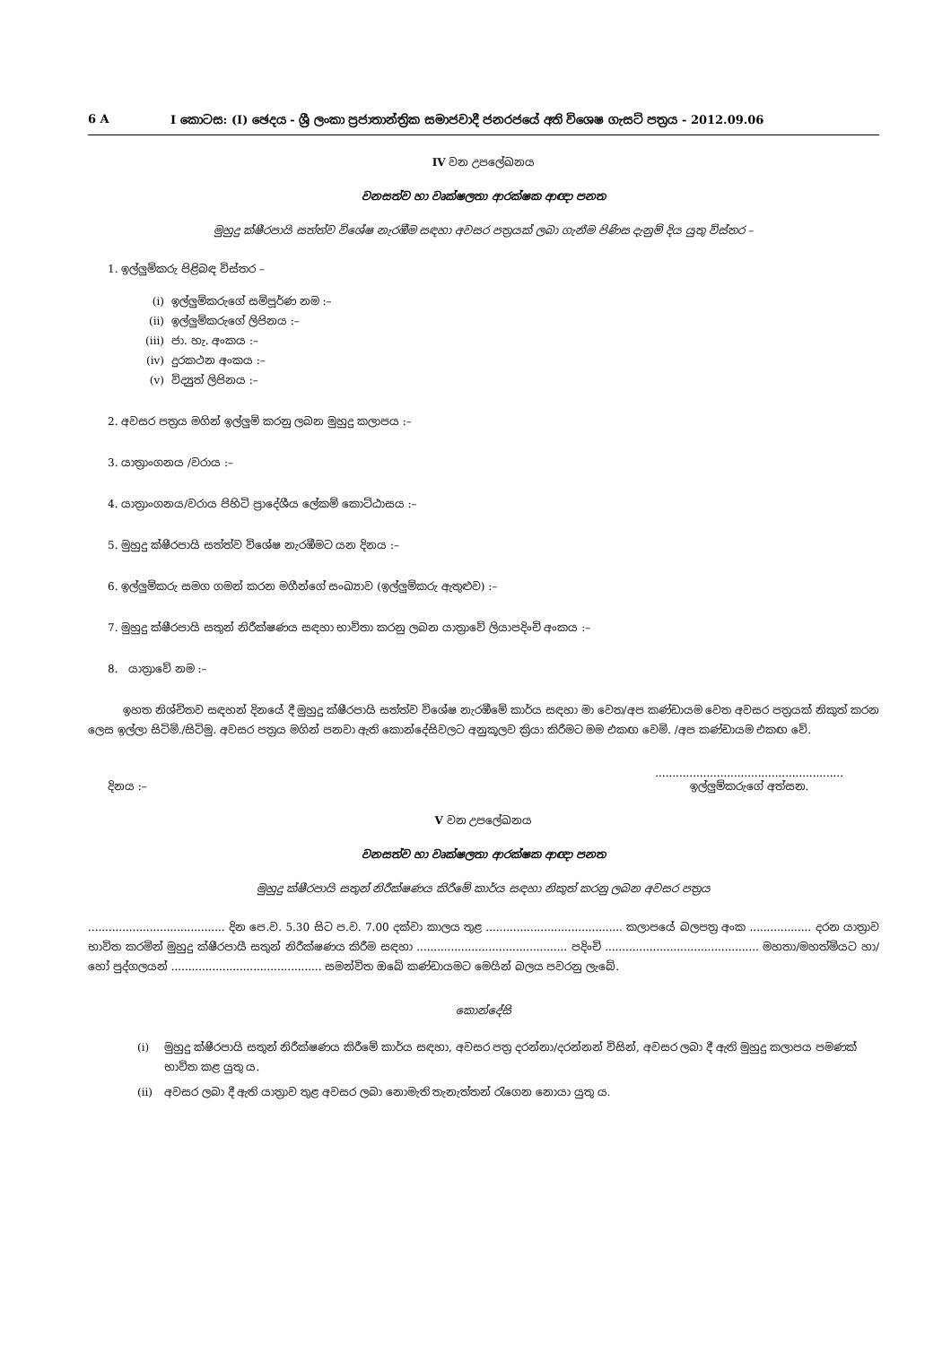6 A I කොටස: (I) ඡෙදය - ශ්‍රී ලංකා ප්‍රජාතාන්ත්‍රික සමාජවාදී ජනරජයේ අති විශෙෂ ගැසට් පත්‍රය - 2012.09.06
IV වන උපලේඛනය
වනසත්ව හා වෘක්ෂලතා ආරක්ෂක ආඥා පනත
මුහුදු ක්ෂීරපායි සත්ත්ව විශේෂ නැරඹීම සඳහා අවසර පත්‍රයක් ලබා ගැනීම පිණිස දැනුම් දිය යුතු විස්තර –
1. ඉල්ලුම්කරු පිළිබඳ විස්තර –
(i) ඉල්ලුම්කරුගේ සම්පූර්ණ නම :–
(ii) ඉල්ලුම්කරුගේ ලිපිනය :–
(iii) ජා. හැ. අංකය :–
(iv) දුරකථන අංකය :–
(v) විද්‍යුත් ලිපිනය :–
2. අවසර පත්‍රය මගින් ඉල්ලුම් කරනු ලබන මුහුදු කලාපය :–
3. යාත්‍රාංගනය /වරාය :–
4. යාත්‍රාංගනය/වරාය පිහිටි ප්‍රාදේශීය ලේකම් කොට්ඨාසය :–
5. මුහුදු ක්ෂීරපායි සත්ත්ව විශේෂ නැරඹීමට යන දිනය :–
6. ඉල්ලුම්කරු සමග ගමන් කරන මගීන්ගේ සංඛ්‍යාව (ඉල්ලුම්කරු ඇතුළුව) :–
7. මුහුදු ක්ෂීරපායි සතුන් නිරීක්ෂණය සඳහා භාවිතා කරනු ලබන යාත්‍රාවේ ලියාපදිංචි අංකය :–
8. යාත්‍රාවේ නම :–
ඉහත නිශ්චිතව සඳහන් දිනයේ දී මුහුදු ක්ෂීරපායි සත්ත්ව විශේෂ නැරඹීමේ කාර්ය සඳහා මා වෙත/අප කණ්ඩායම වෙත අවසර පත්‍රයක් නිකුත් කරන ලෙස ඉල්ලා සිටිමි./සිටිමු. අවසර පත්‍රය මගින් පනවා ඇති කොන්දේසිවලට අනුකූලව ක්‍රියා කිරීමට මම එකඟ වෙමි. /අප කණ්ඩායම එකඟ වේ.
දිනය :–.......................................................
ඉල්ලුම්කරුගේ අත්සන.
V වන උපලේඛනය
වනසත්ව හා වෘක්ෂලතා ආරක්ෂක ආඥා පනත
මුහුදු ක්ෂීරපායි සතුන් නිරීක්ෂණය කිරීමේ කාර්ය සඳහා නිකුත් කරනු ලබන අවසර පත්‍රය
........................................ දින පෙ.ව. 5.30 සිට ප.ව. 7.00 දක්වා කාලය තුළ ........................................ කලාපයේ බලපත්‍ර අංක .................. දරන යාත්‍රාව භාවිත කරමින් මුහුදු ක්ෂීරපායී සතුන් නිරීක්ෂණය කිරීම සඳහා ............................................ පදිංචි ............................................. මහතා/මහත්මියට හා/හෝ පුද්ගලයන් ............................................ සමන්විත ඔබේ කණ්ඩායමට මෙයින් බලය පවරනු ලැබේ.
කොන්දේසි
(i) මුහුදු ක්ෂීරපායි සතුන් නිරීක්ෂණය කිරීමේ කාර්ය සඳහා, අවසර පත්‍ර දරන්නා/දරන්නන් විසින්, අවසර ලබා දී ඇති මුහුදු කලාපය පමණක් භාවිත කළ යුතු ය.
(ii) අවසර ලබා දී ඇති යාත්‍රාව තුළ අවසර ලබා නොමැති තැනැත්තන් රැගෙන නොයා යුතු ය.